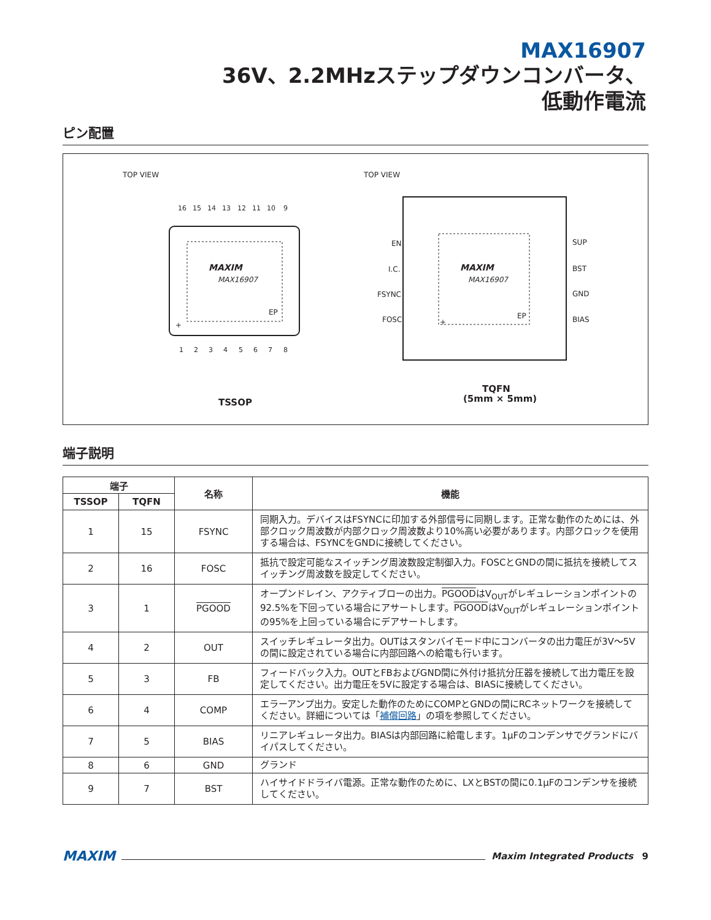MAX16907
36V、2.2MHzステップダウンコンバータ、
低動作電流
ピン配置
TOP VIEW
MAXIM
MAX16907
EP
+
16
15
14
13
12
11
10
9
1
2
3
4
5
6
7
8
TSSOP
TOP VIEW
MAXIM
MAX16907
EP
+
EN
I.C.
FSYNC
FOSC
SUP
BST
GND
BIAS
TQFN
(5mm × 5mm)
端子説明
| 端子 | | 名称 | 機能 |
| --- | --- | --- | --- |
| TSSOP | TQFN | | |
| 1 | 15 | FSYNC | 同期入力。デバイスはFSYNCに印加する外部信号に同期します。正常な動作のためには、外部クロック周波数が内部クロック周波数より10%高い必要があります。内部クロックを使用する場合は、FSYNCをGNDに接続してください。 |
| 2 | 16 | FOSC | 抵抗で設定可能なスイッチング周波数設定制御入力。FOSCとGNDの間に抵抗を接続してスイッチング周波数を設定してください。 |
| 3 | 1 | PGOOD | オープンドレイン、アクティブローの出力。 PGOOD はV<sub>OUT</sub>がレギュレーションポイントの92.5%を下回っている場合にアサートします。 PGOOD はV<sub>OUT</sub>がレギュレーションポイントの95%を上回っている場合にデアサートします。 |
| 4 | 2 | OUT | スイッチレギュレータ出力。OUTはスタンバイモード中にコンバータの出力電圧が3V～5Vの間に設定されている場合に内部回路への給電も行います。 |
| 5 | 3 | FB | フィードバック入力。OUTとFBおよびGND間に外付け抵抗分圧器を接続して出力電圧を設定してください。出力電圧を5Vに設定する場合は、BIASに接続してください。 |
| 6 | 4 | COMP | エラーアンプ出力。安定した動作のためにCOMPとGNDの間にRCネットワークを接続してください。詳細については「 補償回路 」の項を参照してください。 |
| 7 | 5 | BIAS | リニアレギュレータ出力。BIASは内部回路に給電します。1µFのコンデンサでグランドにバイパスしてください。 |
| 8 | 6 | GND | グランド |
| 9 | 7 | BST | ハイサイドドライバ電源。正常な動作のために、LXとBSTの間に0.1µFのコンデンサを接続してください。 |
MAXIM Maxim Integrated Products 9